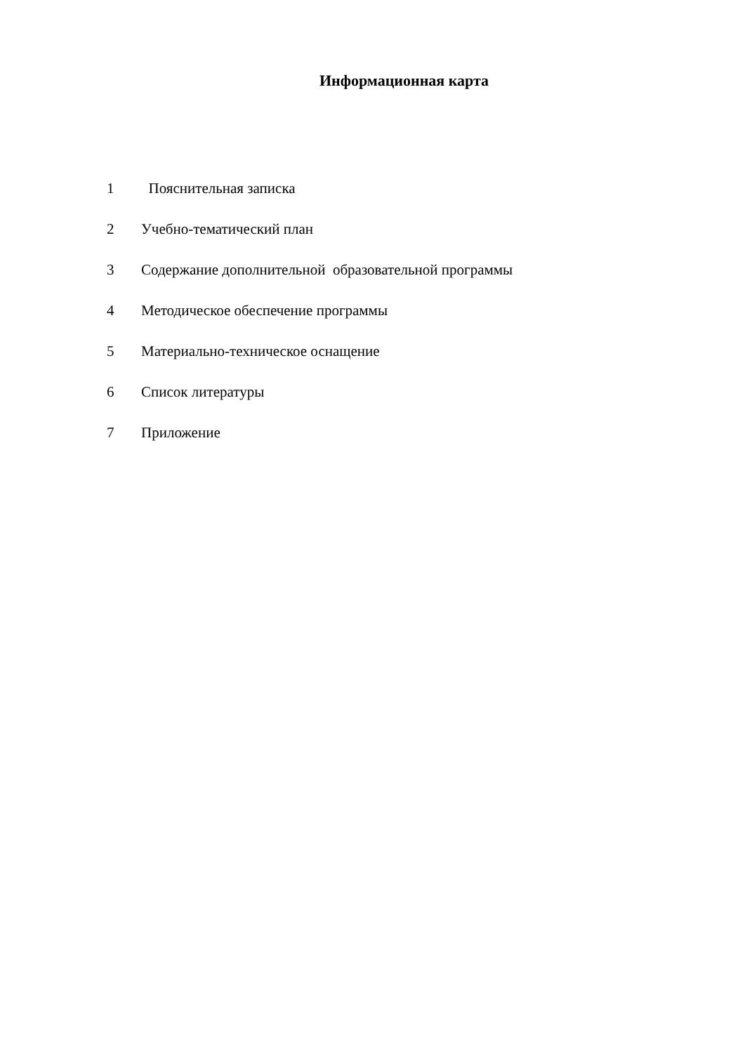Информационная карта
1 Пояснительная записка
2 Учебно-тематический план
3 Содержание дополнительной образовательной программы
4 Методическое обеспечение программы
5 Материально-техническое оснащение
6 Список литературы
7 Приложение